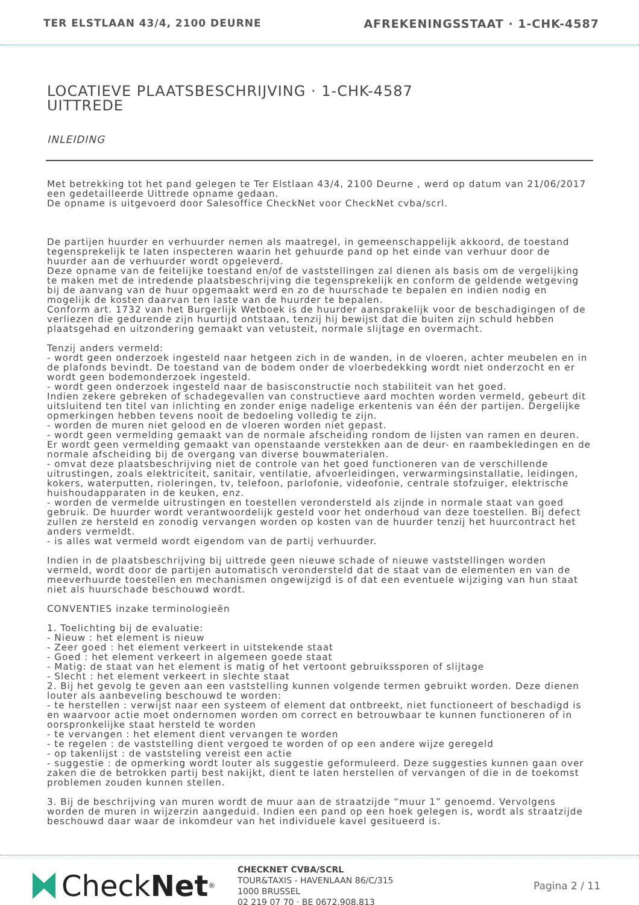TER ELSTLAAN 43/4, 2100 DEURNE AFREKENINGSSTAAT · 1-CHK-4587
LOCATIEVE PLAATSBESCHRIJVING · 1-CHK-4587
UITTREDE
INLEIDING
Met betrekking tot het pand gelegen te Ter Elstlaan 43/4, 2100 Deurne , werd op datum van 21/06/2017 een gedetailleerde Uittrede opname gedaan.
De opname is uitgevoerd door Salesoffice CheckNet voor CheckNet cvba/scrl.
De partijen huurder en verhuurder nemen als maatregel, in gemeenschappelijk akkoord, de toestand tegensprekelijk te laten inspecteren waarin het gehuurde pand op het einde van verhuur door de huurder aan de verhuurder wordt opgeleverd.
Deze opname van de feitelijke toestand en/of de vaststellingen zal dienen als basis om de vergelijking te maken met de intredende plaatsbeschrijving die tegensprekelijk en conform de geldende wetgeving bij de aanvang van de huur opgemaakt werd en zo de huurschade te bepalen en indien nodig en mogelijk de kosten daarvan ten laste van de huurder te bepalen.
Conform art. 1732 van het Burgerlijk Wetboek is de huurder aansprakelijk voor de beschadigingen of de verliezen die gedurende zijn huurtijd ontstaan, tenzij hij bewijst dat die buiten zijn schuld hebben plaatsgehad en uitzondering gemaakt van vetusteit, normale slijtage en overmacht.
Tenzij anders vermeld:
- wordt geen onderzoek ingesteld naar hetgeen zich in de wanden, in de vloeren, achter meubelen en in de plafonds bevindt. De toestand van de bodem onder de vloerbedekking wordt niet onderzocht en er wordt geen bodemonderzoek ingesteld.
- wordt geen onderzoek ingesteld naar de basisconstructie noch stabiliteit van het goed.
Indien zekere gebreken of schadegevallen van constructieve aard mochten worden vermeld, gebeurt dit uitsluitend ten titel van inlichting en zonder enige nadelige erkentenis van één der partijen. Dergelijke opmerkingen hebben tevens nooit de bedoeling volledig te zijn.
- worden de muren niet gelood en de vloeren worden niet gepast.
- wordt geen vermelding gemaakt van de normale afscheiding rondom de lijsten van ramen en deuren. Er wordt geen vermelding gemaakt van openstaande verstekken aan de deur- en raambekledingen en de normale afscheiding bij de overgang van diverse bouwmaterialen.
- omvat deze plaatsbeschrijving niet de controle van het goed functioneren van de verschillende uitrustingen, zoals elektriciteit, sanitair, ventilatie, afvoerleidingen, verwarmingsinstallatie, leidingen, kokers, waterputten, rioleringen, tv, telefoon, parlofonie, videofonie, centrale stofzuiger, elektrische huishoudapparaten in de keuken, enz.
- worden de vermelde uitrustingen en toestellen verondersteld als zijnde in normale staat van goed gebruik. De huurder wordt verantwoordelijk gesteld voor het onderhoud van deze toestellen. Bij defect zullen ze hersteld en zonodig vervangen worden op kosten van de huurder tenzij het huurcontract het anders vermeldt.
- is alles wat vermeld wordt eigendom van de partij verhuurder.
Indien in de plaatsbeschrijving bij uittrede geen nieuwe schade of nieuwe vaststellingen worden vermeld, wordt door de partijen automatisch verondersteld dat de staat van de elementen en van de meeverhuurde toestellen en mechanismen ongewijzigd is of dat een eventuele wijziging van hun staat niet als huurschade beschouwd wordt.
CONVENTIES inzake terminologieën
1. Toelichting bij de evaluatie:
- Nieuw : het element is nieuw
- Zeer goed : het element verkeert in uitstekende staat
- Goed : het element verkeert in algemeen goede staat
- Matig: de staat van het element is matig of het vertoont gebruikssporen of slijtage
- Slecht : het element verkeert in slechte staat
2. Bij het gevolg te geven aan een vaststelling kunnen volgende termen gebruikt worden. Deze dienen louter als aanbeveling beschouwd te worden:
- te herstellen : verwijst naar een systeem of element dat ontbreekt, niet functioneert of beschadigd is en waarvoor actie moet ondernomen worden om correct en betrouwbaar te kunnen functioneren of in oorspronkelijke staat hersteld te worden
- te vervangen : het element dient vervangen te worden
- te regelen : de vaststelling dient vergoed te worden of op een andere wijze geregeld
- op takenlijst : de vaststeling vereist een actie
- suggestie : de opmerking wordt louter als suggestie geformuleerd. Deze suggesties kunnen gaan over zaken die de betrokken partij best nakijkt, dient te laten herstellen of vervangen of die in de toekomst problemen zouden kunnen stellen.
3. Bij de beschrijving van muren wordt de muur aan de straatzijde “muur 1” genoemd. Vervolgens worden de muren in wijzerzin aangeduid. Indien een pand op een hoek gelegen is, wordt als straatzijde beschouwd daar waar de inkomdeur van het individuele kavel gesitueerd is.
Check Net<sup>®</sup>
CHECKNET CVBA/SCRL
TOUR&TAXIS - HAVENLAAN 86/C/315
1000 BRUSSEL
02 219 07 70 · BE 0672.908.813
Pagina 2 / 11